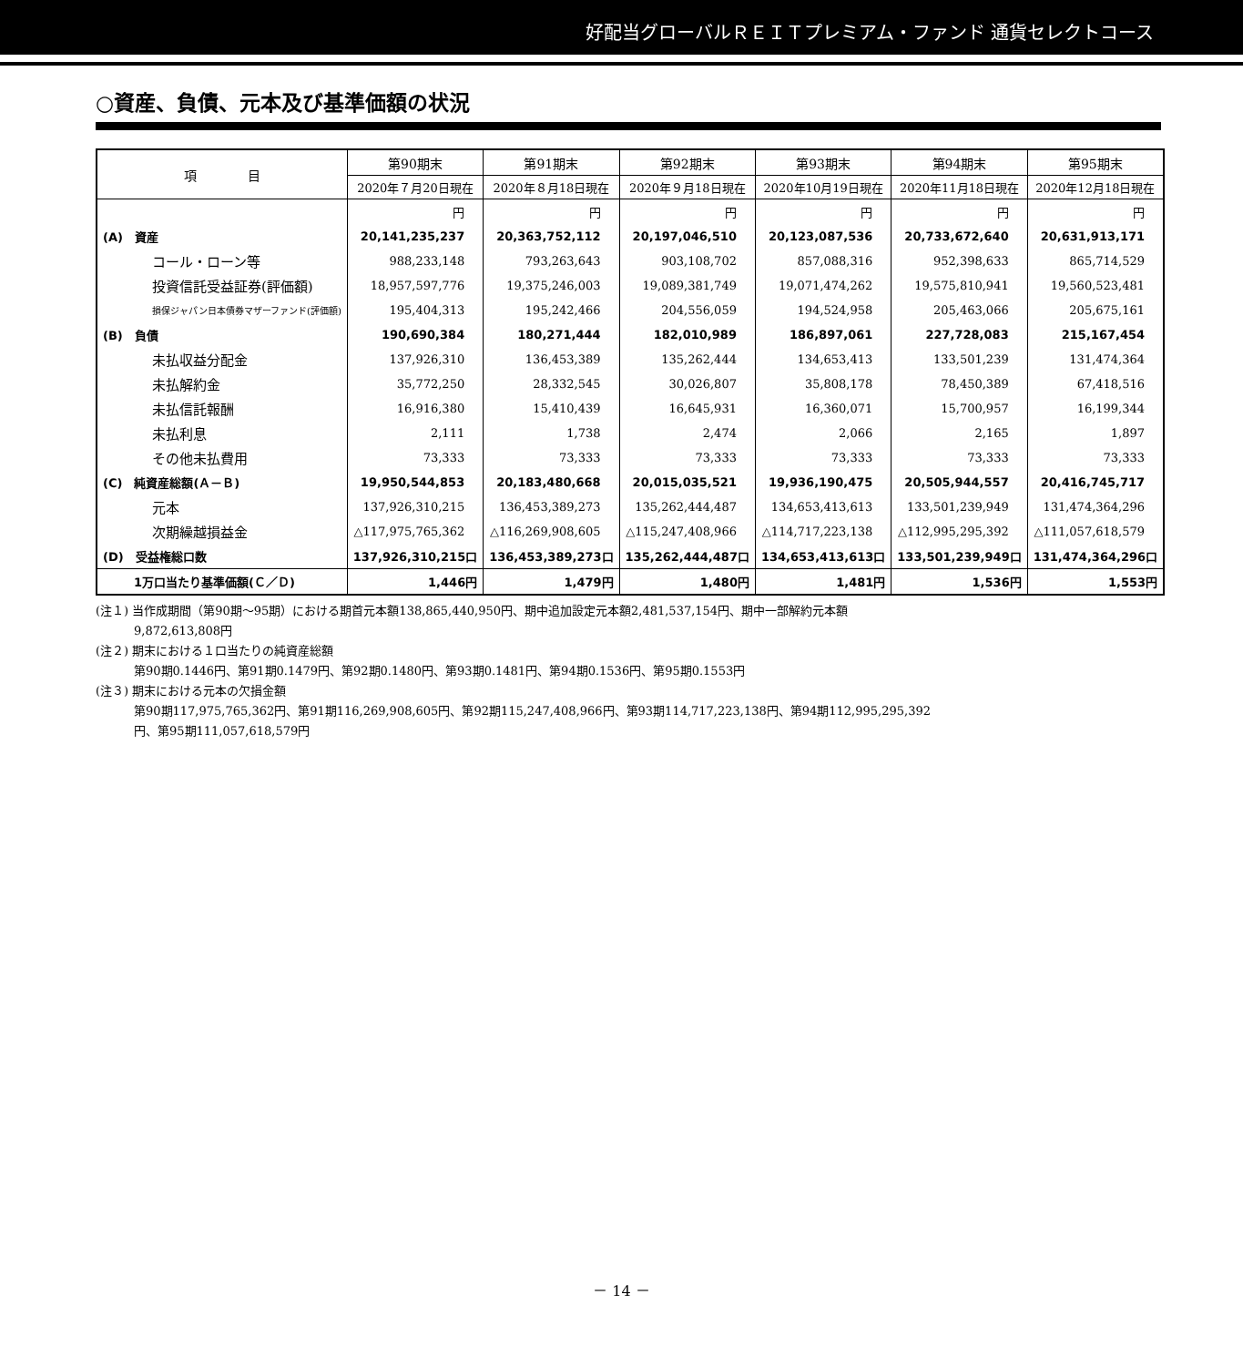好配当グローバルＲＥＩＴプレミアム・ファンド 通貨セレクトコース
○資産、負債、元本及び基準価額の状況
| 項 目 | 第90期末 | 第91期末 | 第92期末 | 第93期末 | 第94期末 | 第95期末 |
| --- | --- | --- | --- | --- | --- | --- |
| | 2020年７月20日現在 | 2020年８月18日現在 | 2020年９月18日現在 | 2020年10月19日現在 | 2020年11月18日現在 | 2020年12月18日現在 |
| | 円 | 円 | 円 | 円 | 円 | 円 |
| (A) 資産 | 20,141,235,237 | 20,363,752,112 | 20,197,046,510 | 20,123,087,536 | 20,733,672,640 | 20,631,913,171 |
| コール・ローン等 | 988,233,148 | 793,263,643 | 903,108,702 | 857,088,316 | 952,398,633 | 865,714,529 |
| 投資信託受益証券(評価額) | 18,957,597,776 | 19,375,246,003 | 19,089,381,749 | 19,071,474,262 | 19,575,810,941 | 19,560,523,481 |
| 損保ジャパン日本債券マザーファンド(評価額) | 195,404,313 | 195,242,466 | 204,556,059 | 194,524,958 | 205,463,066 | 205,675,161 |
| (B) 負債 | 190,690,384 | 180,271,444 | 182,010,989 | 186,897,061 | 227,728,083 | 215,167,454 |
| 未払収益分配金 | 137,926,310 | 136,453,389 | 135,262,444 | 134,653,413 | 133,501,239 | 131,474,364 |
| 未払解約金 | 35,772,250 | 28,332,545 | 30,026,807 | 35,808,178 | 78,450,389 | 67,418,516 |
| 未払信託報酬 | 16,916,380 | 15,410,439 | 16,645,931 | 16,360,071 | 15,700,957 | 16,199,344 |
| 未払利息 | 2,111 | 1,738 | 2,474 | 2,066 | 2,165 | 1,897 |
| その他未払費用 | 73,333 | 73,333 | 73,333 | 73,333 | 73,333 | 73,333 |
| (C) 純資産総額(Ａ－Ｂ) | 19,950,544,853 | 20,183,480,668 | 20,015,035,521 | 19,936,190,475 | 20,505,944,557 | 20,416,745,717 |
| 元本 | 137,926,310,215 | 136,453,389,273 | 135,262,444,487 | 134,653,413,613 | 133,501,239,949 | 131,474,364,296 |
| 次期繰越損益金 | △117,975,765,362 | △116,269,908,605 | △115,247,408,966 | △114,717,223,138 | △112,995,295,392 | △111,057,618,579 |
| (D) 受益権総口数 | 137,926,310,215口 | 136,453,389,273口 | 135,262,444,487口 | 134,653,413,613口 | 133,501,239,949口 | 131,474,364,296口 |
| 1万口当たり基準価額(Ｃ／Ｄ) | 1,446円 | 1,479円 | 1,480円 | 1,481円 | 1,536円 | 1,553円 |
(注１) 当作成期間（第90期～95期）における期首元本額138,865,440,950円、期中追加設定元本額2,481,537,154円、期中一部解約元本額
9,872,613,808円
(注２) 期末における１口当たりの純資産総額
第90期0.1446円、第91期0.1479円、第92期0.1480円、第93期0.1481円、第94期0.1536円、第95期0.1553円
(注３) 期末における元本の欠損金額
第90期117,975,765,362円、第91期116,269,908,605円、第92期115,247,408,966円、第93期114,717,223,138円、第94期112,995,295,392
円、第95期111,057,618,579円
－ 14 －